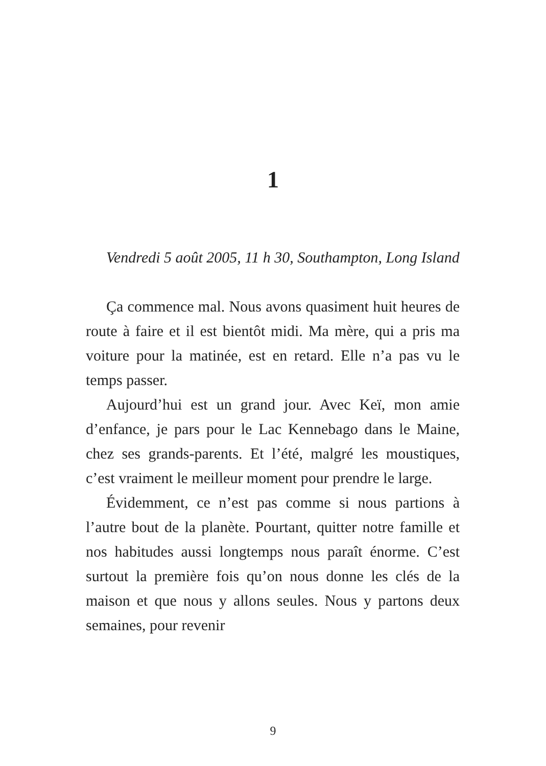1
Vendredi 5 août 2005, 11 h 30, Southampton, Long Island
Ça commence mal. Nous avons quasiment huit heures de route à faire et il est bientôt midi. Ma mère, qui a pris ma voiture pour la matinée, est en retard. Elle n’a pas vu le temps passer.
Aujourd’hui est un grand jour. Avec Keï, mon amie d’enfance, je pars pour le Lac Kennebago dans le Maine, chez ses grands-parents. Et l’été, malgré les moustiques, c’est vraiment le meilleur moment pour prendre le large.
Évidemment, ce n’est pas comme si nous partions à l’autre bout de la planète. Pourtant, quitter notre famille et nos habitudes aussi longtemps nous paraît énorme. C’est surtout la première fois qu’on nous donne les clés de la maison et que nous y allons seules. Nous y partons deux semaines, pour revenir
9